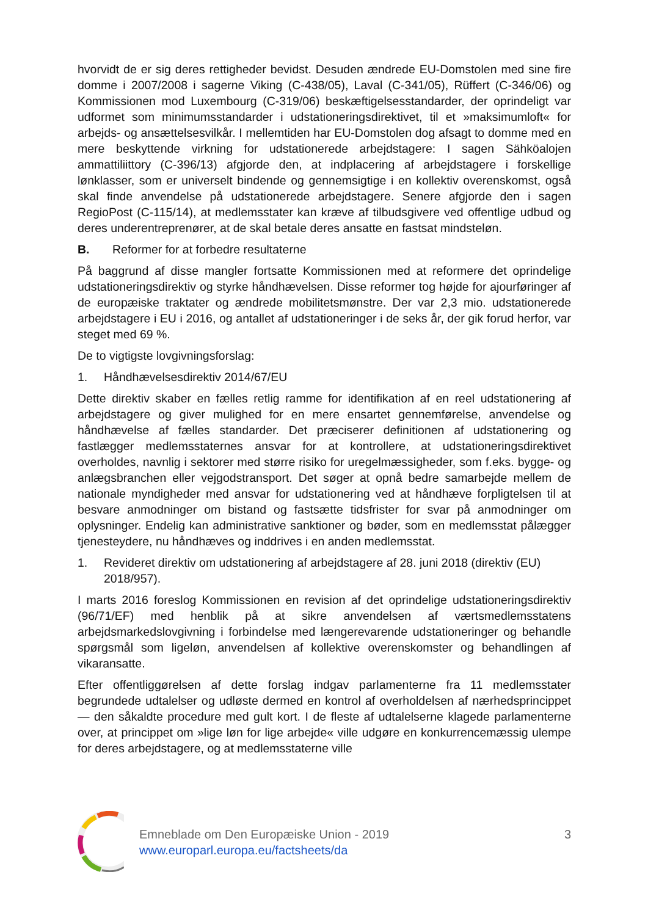hvorvidt de er sig deres rettigheder bevidst. Desuden ændrede EU-Domstolen med sine fire domme i 2007/2008 i sagerne Viking (C-438/05), Laval (C-341/05), Rüffert (C-346/06) og Kommissionen mod Luxembourg (C-319/06) beskæftigelsesstandarder, der oprindeligt var udformet som minimumsstandarder i udstationeringsdirektivet, til et »maksimumloft« for arbejds- og ansættelsesvilkår. I mellemtiden har EU-Domstolen dog afsagt to domme med en mere beskyttende virkning for udstationerede arbejdstagere: I sagen Sähköalojen ammattiliittory (C-396/13) afgjorde den, at indplacering af arbejdstagere i forskellige lønklasser, som er universelt bindende og gennemsigtige i en kollektiv overenskomst, også skal finde anvendelse på udstationerede arbejdstagere. Senere afgjorde den i sagen RegioPost (C-115/14), at medlemsstater kan kræve af tilbudsgivere ved offentlige udbud og deres underentreprenører, at de skal betale deres ansatte en fastsat mindsteløn.
B. Reformer for at forbedre resultaterne
På baggrund af disse mangler fortsatte Kommissionen med at reformere det oprindelige udstationeringsdirektiv og styrke håndhævelsen. Disse reformer tog højde for ajourføringer af de europæiske traktater og ændrede mobilitetsmønstre. Der var 2,3 mio. udstationerede arbejdstagere i EU i 2016, og antallet af udstationeringer i de seks år, der gik forud herfor, var steget med 69 %.
De to vigtigste lovgivningsforslag:
1. Håndhævelsesdirektiv 2014/67/EU
Dette direktiv skaber en fælles retlig ramme for identifikation af en reel udstationering af arbejdstagere og giver mulighed for en mere ensartet gennemførelse, anvendelse og håndhævelse af fælles standarder. Det præciserer definitionen af udstationering og fastlægger medlemsstaternes ansvar for at kontrollere, at udstationeringsdirektivet overholdes, navnlig i sektorer med større risiko for uregelmæssigheder, som f.eks. bygge- og anlægsbranchen eller vejgodstransport. Det søger at opnå bedre samarbejde mellem de nationale myndigheder med ansvar for udstationering ved at håndhæve forpligtelsen til at besvare anmodninger om bistand og fastsætte tidsfrister for svar på anmodninger om oplysninger. Endelig kan administrative sanktioner og bøder, som en medlemsstat pålægger tjenesteydere, nu håndhæves og inddrives i en anden medlemsstat.
1. Revideret direktiv om udstationering af arbejdstagere af 28. juni 2018 (direktiv (EU) 2018/957).
I marts 2016 foreslog Kommissionen en revision af det oprindelige udstationeringsdirektiv (96/71/EF) med henblik på at sikre anvendelsen af værtsmedlemsstatens arbejdsmarkedslovgivning i forbindelse med længerevarende udstationeringer og behandle spørgsmål som ligeløn, anvendelsen af kollektive overenskomster og behandlingen af vikaransatte.
Efter offentliggørelsen af dette forslag indgav parlamenterne fra 11 medlemsstater begrundede udtalelser og udløste dermed en kontrol af overholdelsen af nærhedsprincippet — den såkaldte procedure med gult kort. I de fleste af udtalelserne klagede parlamenterne over, at princippet om »lige løn for lige arbejde« ville udgøre en konkurrencemæssig ulempe for deres arbejdstagere, og at medlemsstaterne ville
Emneblade om Den Europæiske Union - 2019
www.europarl.europa.eu/factsheets/da
3